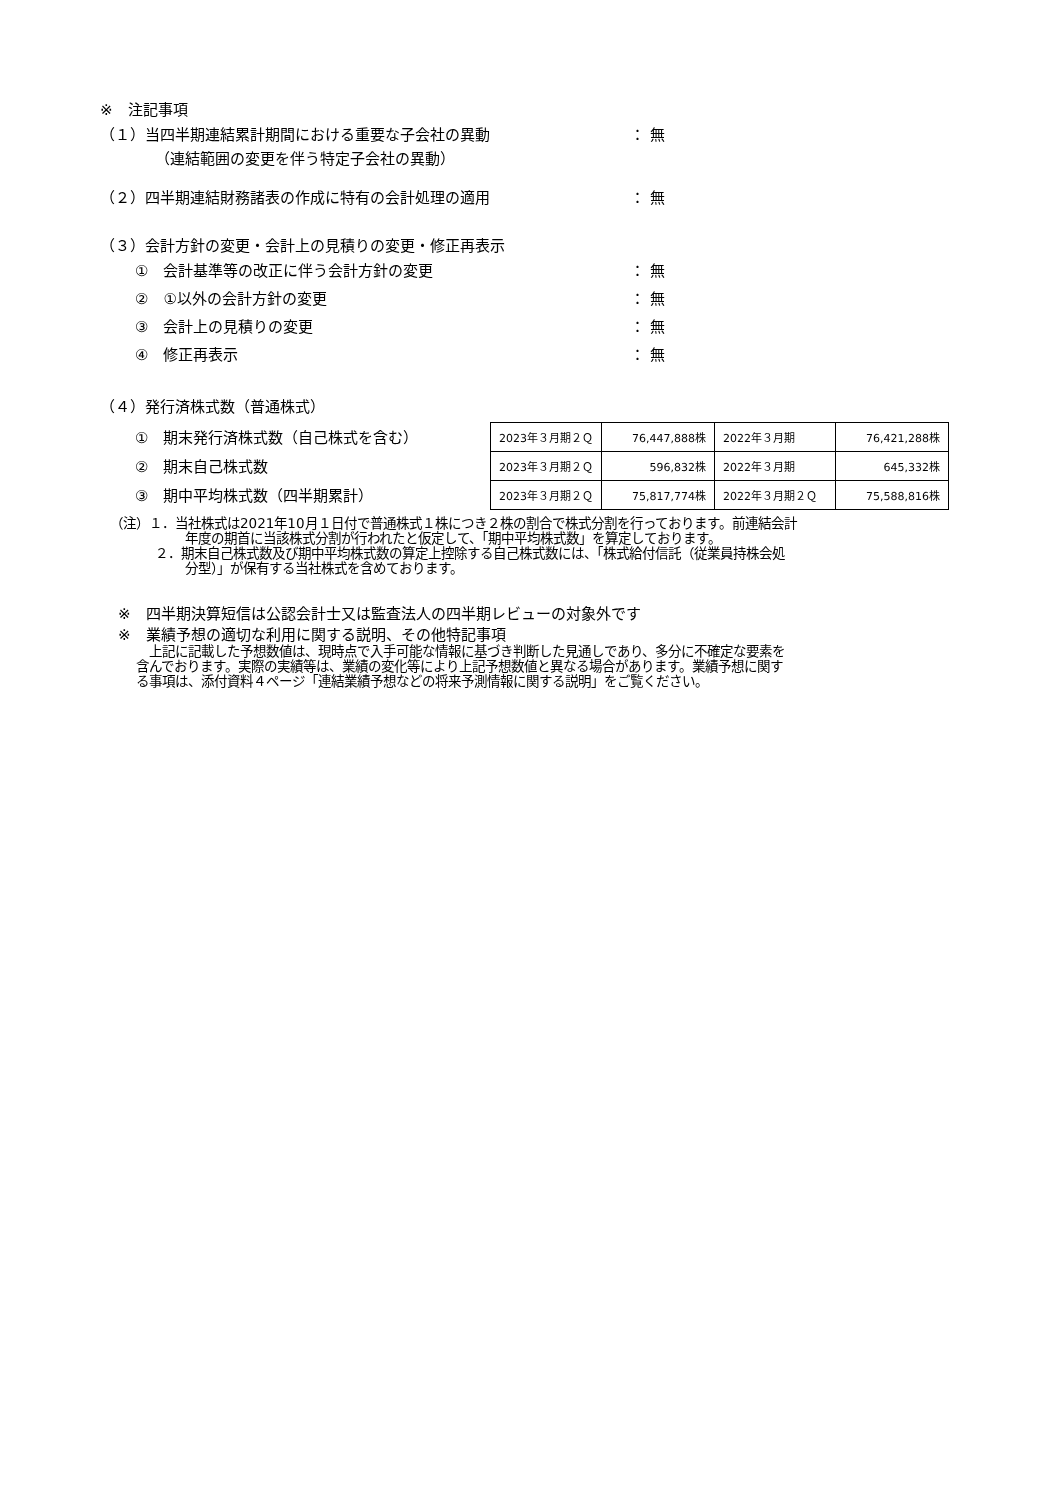※　注記事項
（１）当四半期連結累計期間における重要な子会社の異動 ： 無
（連結範囲の変更を伴う特定子会社の異動）
（２）四半期連結財務諸表の作成に特有の会計処理の適用 ： 無
（３）会計方針の変更・会計上の見積りの変更・修正再表示
①　会計基準等の改正に伴う会計方針の変更 ： 無
②　①以外の会計方針の変更 ： 無
③　会計上の見積りの変更 ： 無
④　修正再表示 ： 無
（４）発行済株式数（普通株式）
①　期末発行済株式数（自己株式を含む）
②　期末自己株式数
③　期中平均株式数（四半期累計）
| 2023年３月期２Ｑ | 76,447,888株 | 2022年３月期 | 76,421,288株 |
| 2023年３月期２Ｑ | 596,832株 | 2022年３月期 | 645,332株 |
| 2023年３月期２Ｑ | 75,817,774株 | 2022年３月期２Ｑ | 75,588,816株 |
（注）１．当社株式は2021年10月１日付で普通株式１株につき２株の割合で株式分割を行っております。前連結会計
年度の期首に当該株式分割が行われたと仮定して、「期中平均株式数」を算定しております。
２．期末自己株式数及び期中平均株式数の算定上控除する自己株式数には、「株式給付信託（従業員持株会処
分型）」が保有する当社株式を含めております。
※　四半期決算短信は公認会計士又は監査法人の四半期レビューの対象外です
※　業績予想の適切な利用に関する説明、その他特記事項
　上記に記載した予想数値は、現時点で入手可能な情報に基づき判断した見通しであり、多分に不確定な要素を
含んでおります。実際の実績等は、業績の変化等により上記予想数値と異なる場合があります。業績予想に関す
る事項は、添付資料４ページ「連結業績予想などの将来予測情報に関する説明」をご覧ください。